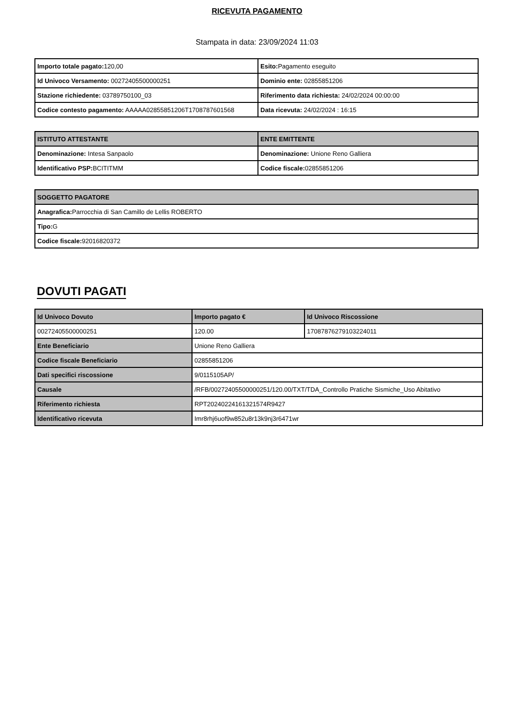RICEVUTA PAGAMENTO
Stampata in data: 23/09/2024 11:03
| Importo totale pagato: 120,00 | Esito: Pagamento eseguito |
| Id Univoco Versamento: 00272405500000251 | Dominio ente: 02855851206 |
| Stazione richiedente: 03789750100_03 | Riferimento data richiesta: 24/02/2024 00:00:00 |
| Codice contesto pagamento: AAAAA02855851206T1708787601568 | Data ricevuta: 24/02/2024 : 16:15 |
| ISTITUTO ATTESTANTE | ENTE EMITTENTE |
| --- | --- |
| Denominazione: Intesa Sanpaolo | Denominazione: Unione Reno Galliera |
| Identificativo PSP: BCITITMM | Codice fiscale: 02855851206 |
| SOGGETTO PAGATORE |
| --- |
| Anagrafica: Parrocchia di San Camillo de Lellis ROBERTO |
| Tipo: G |
| Codice fiscale: 92016820372 |
DOVUTI PAGATI
| Id Univoco Dovuto | Importo pagato € | Id Univoco Riscossione |
| --- | --- | --- |
| 00272405500000251 | 120.00 | 17087876279103224011 |
| Ente Beneficiario | Unione Reno Galliera | |
| Codice fiscale Beneficiario | 02855851206 | |
| Dati specifici riscossione | 9/0115105AP/ | |
| Causale | /RFB/00272405500000251/120.00/TXT/TDA_Controllo Pratiche Sismiche_Uso Abitativo | |
| Riferimento richiesta | RPT20240224161321574R9427 | |
| Identificativo ricevuta | Imr8rhj6uof9w852u8r13k9nj3r6471wr | |